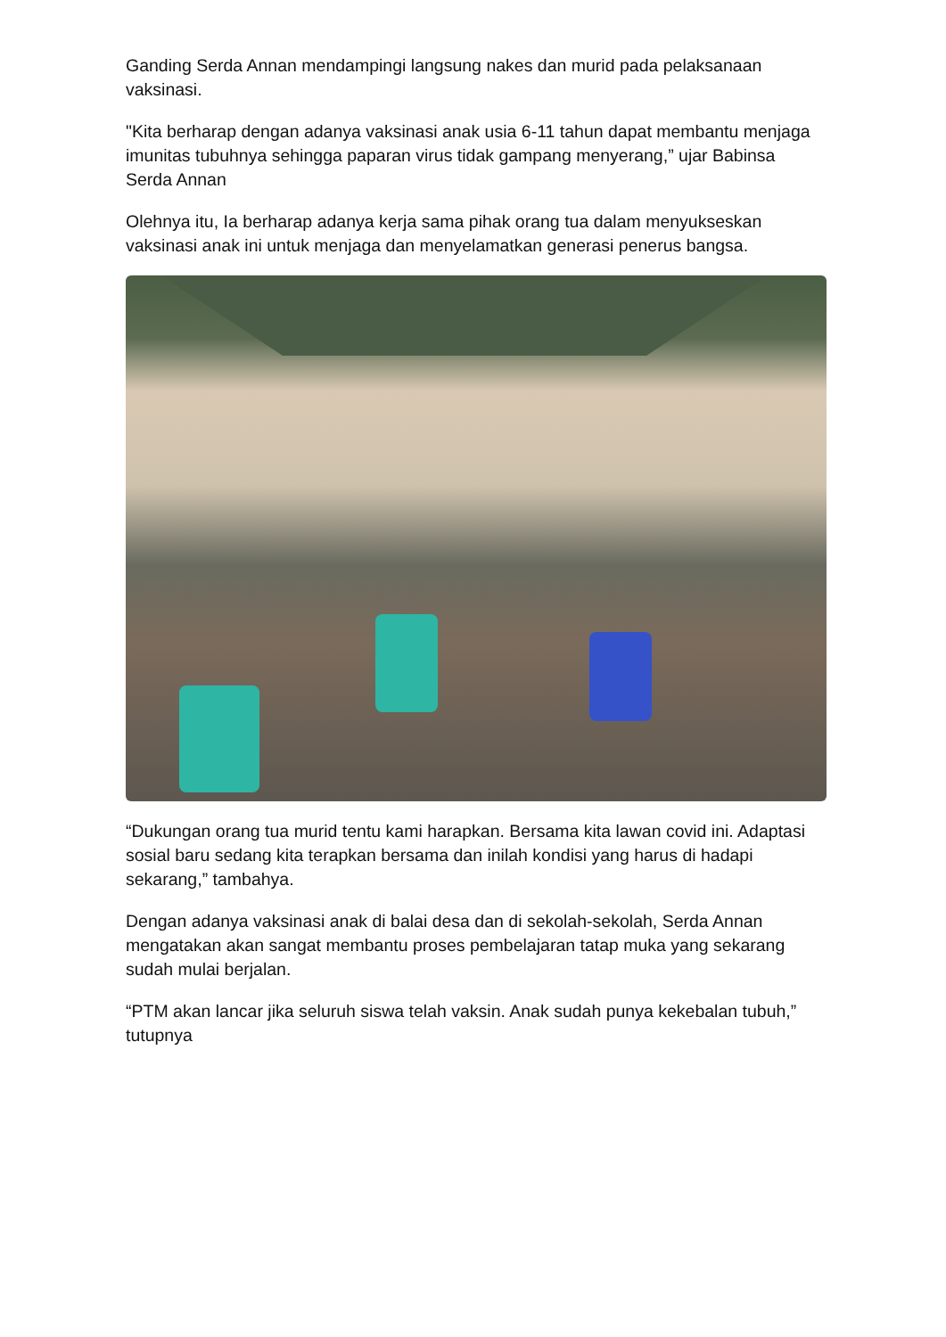Ganding Serda Annan mendampingi langsung nakes dan murid pada pelaksanaan vaksinasi.
"Kita berharap dengan adanya vaksinasi anak usia 6-11 tahun dapat membantu menjaga imunitas tubuhnya sehingga paparan virus tidak gampang menyerang,” ujar Babinsa Serda Annan
Olehnya itu, Ia berharap adanya kerja sama pihak orang tua dalam menyukseskan vaksinasi anak ini untuk menjaga dan menyelamatkan generasi penerus bangsa.
“Dukungan orang tua murid tentu kami harapkan. Bersama kita lawan covid ini. Adaptasi sosial baru sedang kita terapkan bersama dan inilah kondisi yang harus di hadapi sekarang,” tambahya.
Dengan adanya vaksinasi anak di balai desa dan di sekolah-sekolah, Serda Annan mengatakan akan sangat membantu proses pembelajaran tatap muka yang sekarang sudah mulai berjalan.
“PTM akan lancar jika seluruh siswa telah vaksin. Anak sudah punya kekebalan tubuh,” tutupnya